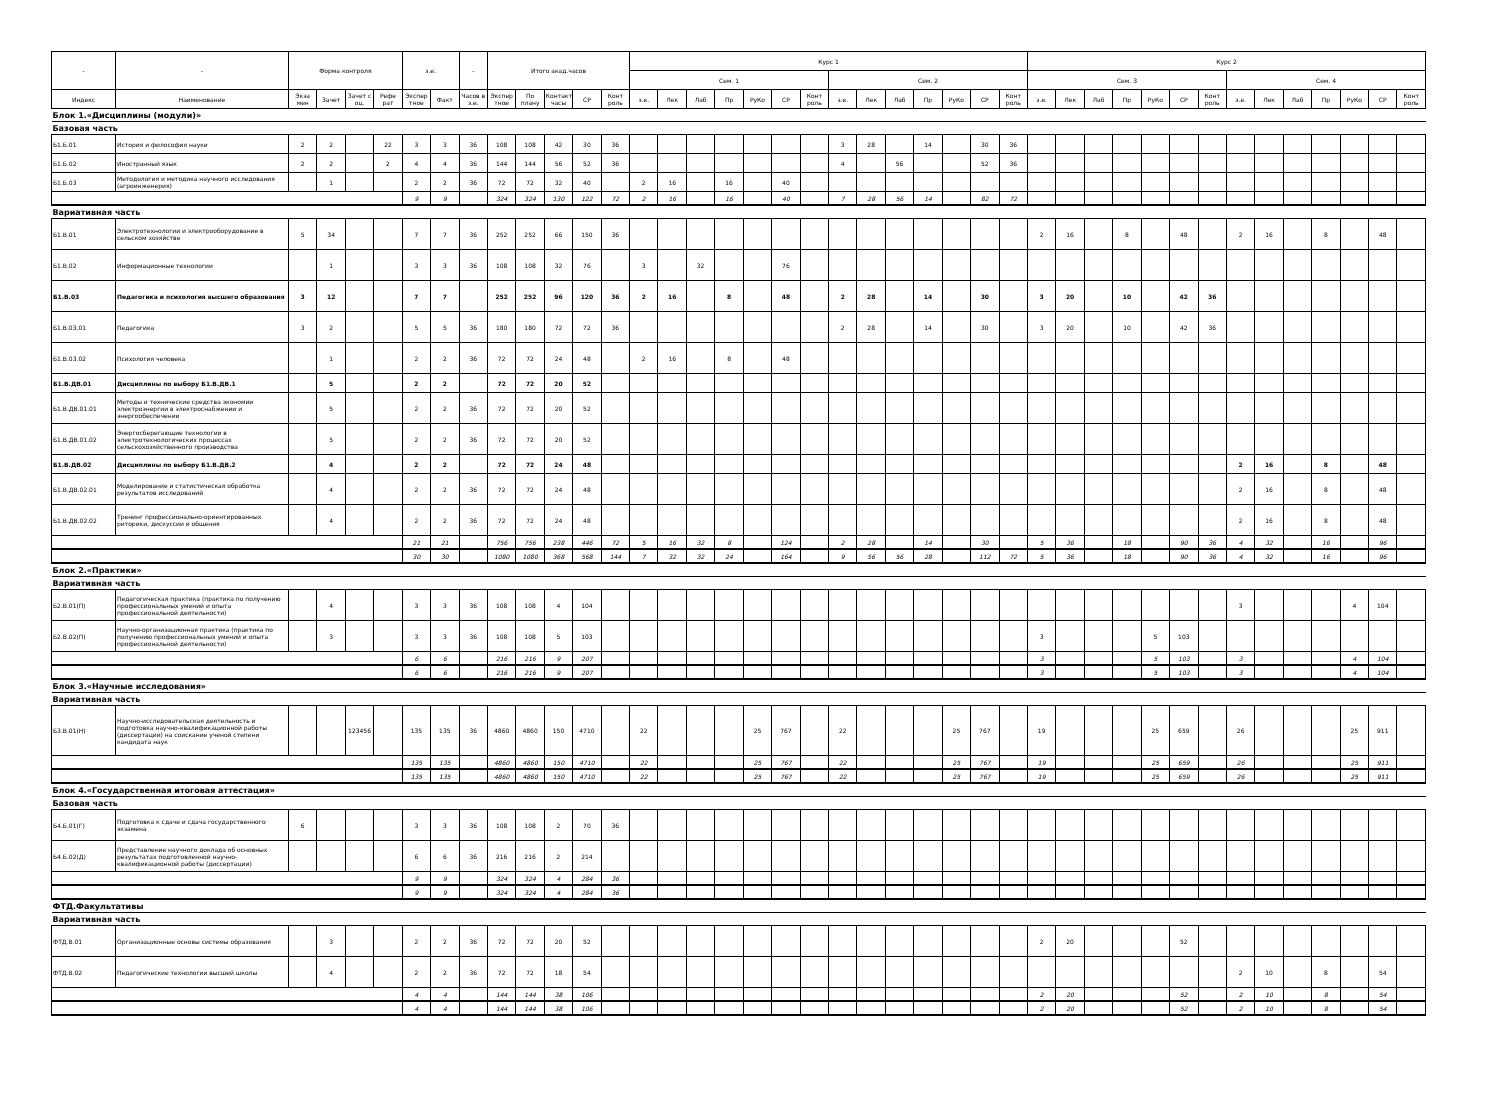| - | - | Форма контроля | | | | з.е. | | - | Итого акад.часов | | | | | Курс 1 | | | | | | | | | | | | | | Курс 2 | | | | | | | | | | | | | |
| --- | --- | --- | --- | --- | --- | --- | --- | --- | --- | --- | --- | --- | --- | --- | --- | --- | --- | --- | --- | --- | --- | --- | --- | --- | --- | --- | --- | --- | --- | --- | --- | --- | --- | --- | --- | --- | --- | --- | --- | --- | --- |
| | | | | | | | | | | | | | | Сем. 1 | | | | | | | Сем. 2 | | | | | | | Сем. 3 | | | | | | | Сем. 4 | | | | | | |
| Индекс | Наименование | Экза мен | Зачет | Зачет с оц. | Рефе рат | Экспер тное | Факт | Часов в з.е. | Экспер тное | По плану | Контакт часы | СР | Конт роль | з.е. | Лек | Лаб | Пр | РуКо | СР | Конт роль | з.е. | Лек | Лаб | Пр | РуКо | СР | Конт роль | з.е. | Лек | Лаб | Пр | РуКо | СР | Конт роль | з.е. | Лек | Лаб | Пр | РуКо | СР | Конт роль |
| Блок 1.«Дисциплины (модули)» | | | | | | | | | | | | | | | | | | | | | | | | | | | | | | | | | | | | | | | | | |
| Базовая часть | | | | | | | | | | | | | | | | | | | | | | | | | | | | | | | | | | | | | | | | | |
| Б1.Б.01 | История и философия науки | 2 | 2 | | 22 | 3 | 3 | 36 | 108 | 108 | 42 | 30 | 36 | | | | | | | | 3 | 28 | | 14 | | 30 | 36 | | | | | | | | | | | | | | |
| Б1.Б.02 | Иностранный язык | 2 | 2 | | 2 | 4 | 4 | 36 | 144 | 144 | 56 | 52 | 36 | | | | | | | | 4 | | 56 | | | 52 | 36 | | | | | | | | | | | | | | |
| Б1.Б.03 | Методология и методика научного исследования (агроинженерия) | | 1 | | | 2 | 2 | 36 | 72 | 72 | 32 | 40 | | 2 | 16 | | 16 | | 40 | | | | | | | | | | | | | | | | | | | | | | |
| | | | | | | 9 | 9 | | 324 | 324 | 130 | 122 | 72 | 2 | 16 | | 16 | | 40 | | 7 | 28 | 56 | 14 | | 82 | 72 | | | | | | | | | | | | | | |
| Вариативная часть | | | | | | | | | | | | | | | | | | | | | | | | | | | | | | | | | | | | | | | | | |
| Б1.В.01 | Электротехнологии и электрооборудование в сельском хозяйстве | 5 | 34 | | | 7 | 7 | 36 | 252 | 252 | 66 | 150 | 36 | | | | | | | | | | | | | | | 2 | 16 | | 8 | | 48 | | 2 | 16 | | 8 | | 48 | |
| Б1.В.02 | Информационные технологии | | 1 | | | 3 | 3 | 36 | 108 | 108 | 32 | 76 | | 3 | | 32 | | | 76 | | | | | | | | | | | | | | | | | | | | | | |
| Б1.В.03 | Педагогика и психология высшего образования | 3 | 12 | | | 7 | 7 | | 252 | 252 | 96 | 120 | 36 | 2 | 16 | | 8 | | 48 | | 2 | 28 | | 14 | | 30 | | 3 | 20 | | 10 | | 42 | 36 | | | | | | | |
| Б1.В.03.01 | Педагогика | 3 | 2 | | | 5 | 5 | 36 | 180 | 180 | 72 | 72 | 36 | | | | | | | | 2 | 28 | | 14 | | 30 | | 3 | 20 | | 10 | | 42 | 36 | | | | | | | |
| Б1.В.03.02 | Психология человека | | 1 | | | 2 | 2 | 36 | 72 | 72 | 24 | 48 | | 2 | 16 | | 8 | | 48 | | | | | | | | | | | | | | | | | | | | | | |
| Б1.В.ДВ.01 | Дисциплины по выбору Б1.В.ДВ.1 | | 5 | | | 2 | 2 | | 72 | 72 | 20 | 52 | | | | | | | | | | | | | | | | | | | | | | | | | | | | | |
| Б1.В.ДВ.01.01 | Методы и технические средства экономии электроэнергии в электроснабжении и энергообеспечении | | 5 | | | 2 | 2 | 36 | 72 | 72 | 20 | 52 | | | | | | | | | | | | | | | | | | | | | | | | | | | | | |
| Б1.В.ДВ.01.02 | Энергосберегающие технологии в электротехнологических процессах сельскохозяйственного производства | | 5 | | | 2 | 2 | 36 | 72 | 72 | 20 | 52 | | | | | | | | | | | | | | | | | | | | | | | | | | | | | |
| Б1.В.ДВ.02 | Дисциплины по выбору Б1.В.ДВ.2 | | 4 | | | 2 | 2 | | 72 | 72 | 24 | 48 | | | | | | | | | | | | | | | | | | | | | | | 2 | 16 | | 8 | | 48 | |
| Б1.В.ДВ.02.01 | Моделирование и статистическая обработка результатов исследований | | 4 | | | 2 | 2 | 36 | 72 | 72 | 24 | 48 | | | | | | | | | | | | | | | | | | | | | | | 2 | 16 | | 8 | | 48 | |
| Б1.В.ДВ.02.02 | Тренинг профессионально-ориентированных риторики, дискуссии и общения | | 4 | | | 2 | 2 | 36 | 72 | 72 | 24 | 48 | | | | | | | | | | | | | | | | | | | | | | | 2 | 16 | | 8 | | 48 | |
| | | | | | | 21 | 21 | | 756 | 756 | 238 | 446 | 72 | 5 | 16 | 32 | 8 | | 124 | | 2 | 28 | | 14 | | 30 | | 5 | 36 | | 18 | | 90 | 36 | 4 | 32 | | 16 | | 96 | |
| | | | | | | 30 | 30 | | 1080 | 1080 | 368 | 568 | 144 | 7 | 32 | 32 | 24 | | 164 | | 9 | 56 | 56 | 28 | | 112 | 72 | 5 | 36 | | 18 | | 90 | 36 | 4 | 32 | | 16 | | 96 | |
| Блок 2.«Практики» | | | | | | | | | | | | | | | | | | | | | | | | | | | | | | | | | | | | | | | | | |
| Вариативная часть | | | | | | | | | | | | | | | | | | | | | | | | | | | | | | | | | | | | | | | | | |
| Б2.В.01(П) | Педагогическая практика (практика по получению профессиональных умений и опыта профессиональной деятельности) | | 4 | | | 3 | 3 | 36 | 108 | 108 | 4 | 104 | | | | | | | | | | | | | | | | | | | | | | | 3 | | | | 4 | 104 | |
| Б2.В.02(П) | Научно-организационная практика (практика по получению профессиональных умений и опыта профессиональной деятельности) | | 3 | | | 3 | 3 | 36 | 108 | 108 | 5 | 103 | | | | | | | | | | | | | | | | 3 | | | | 5 | 103 | | | | | | | | |
| | | | | | | 6 | 6 | | 216 | 216 | 9 | 207 | | | | | | | | | | | | | | | | 3 | | | | 5 | 103 | | 3 | | | | 4 | 104 | |
| | | | | | | 6 | 6 | | 216 | 216 | 9 | 207 | | | | | | | | | | | | | | | | 3 | | | | 5 | 103 | | 3 | | | | 4 | 104 | |
| Блок 3.«Научные исследования» | | | | | | | | | | | | | | | | | | | | | | | | | | | | | | | | | | | | | | | | | |
| Вариативная часть | | | | | | | | | | | | | | | | | | | | | | | | | | | | | | | | | | | | | | | | | |
| Б3.В.01(Н) | Научно-исследовательская деятельность и подготовка научно-квалификационной работы (диссертации) на соискание ученой степени кандидата наук | | | 123456 | | 135 | 135 | 36 | 4860 | 4860 | 150 | 4710 | | 22 | | | | 25 | 767 | | 22 | | | | 25 | 767 | | 19 | | | | 25 | 659 | | 26 | | | | 25 | 911 | |
| | | | | | | 135 | 135 | | 4860 | 4860 | 150 | 4710 | | 22 | | | | 25 | 767 | | 22 | | | | 25 | 767 | | 19 | | | | 25 | 659 | | 26 | | | | 25 | 911 | |
| | | | | | | 135 | 135 | | 4860 | 4860 | 150 | 4710 | | 22 | | | | 25 | 767 | | 22 | | | | 25 | 767 | | 19 | | | | 25 | 659 | | 26 | | | | 25 | 911 | |
| Блок 4.«Государственная итоговая аттестация» | | | | | | | | | | | | | | | | | | | | | | | | | | | | | | | | | | | | | | | | | |
| Базовая часть | | | | | | | | | | | | | | | | | | | | | | | | | | | | | | | | | | | | | | | | | |
| Б4.Б.01(Г) | Подготовка к сдаче и сдача государственного экзамена | 6 | | | | 3 | 3 | 36 | 108 | 108 | 2 | 70 | 36 | | | | | | | | | | | | | | | | | | | | | | | | | | | | |
| Б4.Б.02(Д) | Представление научного доклада об основных результатах подготовленной научно-квалификационной работы (диссертации) | | | | | 6 | 6 | 36 | 216 | 216 | 2 | 214 | | | | | | | | | | | | | | | | | | | | | | | | | | | | | |
| | | | | | | 9 | 9 | | 324 | 324 | 4 | 284 | 36 | | | | | | | | | | | | | | | | | | | | | | | | | | | | |
| | | | | | | 9 | 9 | | 324 | 324 | 4 | 284 | 36 | | | | | | | | | | | | | | | | | | | | | | | | | | | | |
| ФТД.Факультативы | | | | | | | | | | | | | | | | | | | | | | | | | | | | | | | | | | | | | | | | | |
| Вариативная часть | | | | | | | | | | | | | | | | | | | | | | | | | | | | | | | | | | | | | | | | | |
| ФТД.В.01 | Организационные основы системы образования | | 3 | | | 2 | 2 | 36 | 72 | 72 | 20 | 52 | | | | | | | | | | | | | | | | 2 | 20 | | | | 52 | | | | | | | | |
| ФТД.В.02 | Педагогические технологии высшей школы | | 4 | | | 2 | 2 | 36 | 72 | 72 | 18 | 54 | | | | | | | | | | | | | | | | | | | | | | | 2 | 10 | | 8 | | 54 | |
| | | | | | | 4 | 4 | | 144 | 144 | 38 | 106 | | | | | | | | | | | | | | | | 2 | 20 | | | | 52 | | 2 | 10 | | 8 | | 54 | |
| | | | | | | 4 | 4 | | 144 | 144 | 38 | 106 | | | | | | | | | | | | | | | | 2 | 20 | | | | 52 | | 2 | 10 | | 8 | | 54 | |